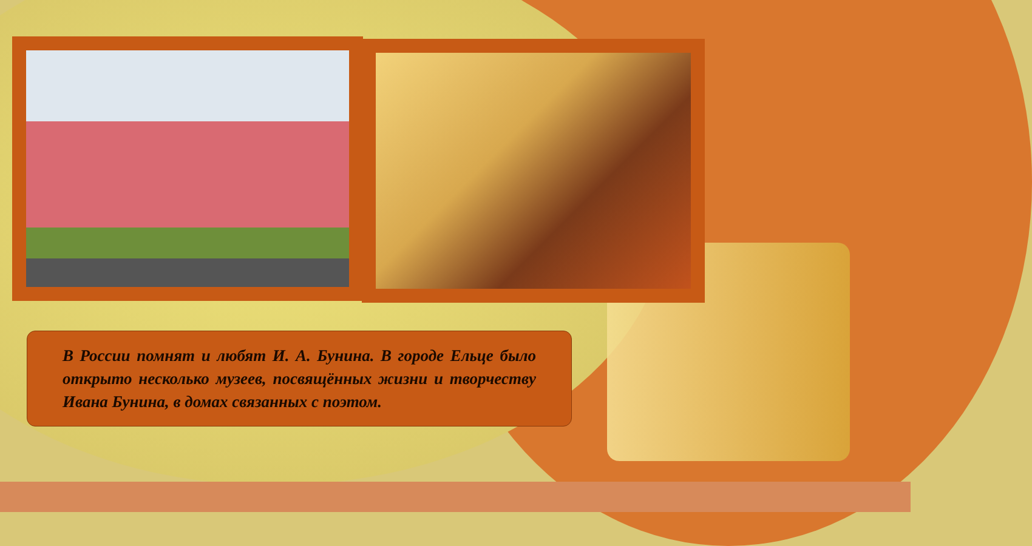В России помнят и любят И. А. Бунина. В городе Ельце было открыто несколько музеев, посвящённых жизни и творчеству Ивана Бунина, в домах связанных с поэтом.